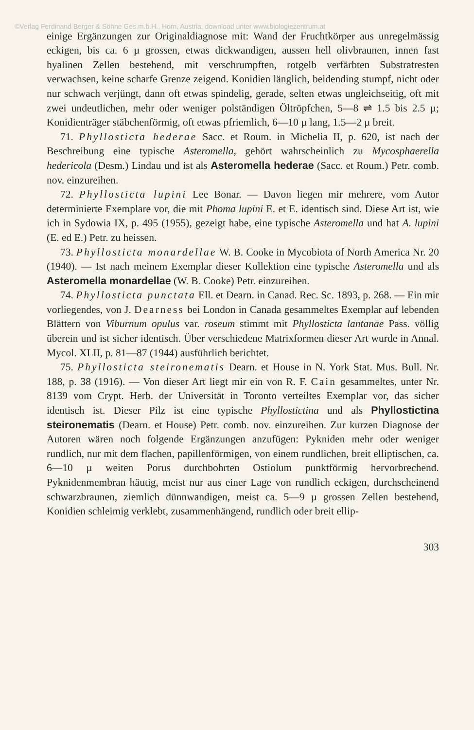©Verlag Ferdinand Berger & Söhne Ges.m.b.H., Horn, Austria, download unter www.biologiezentrum.at
einige Ergänzungen zur Originaldiagnose mit: Wand der Fruchtkörper aus unregelmässig eckigen, bis ca. 6 µ grossen, etwas dickwandigen, aussen hell olivbraunen, innen fast hyalinen Zellen bestehend, mit verschrumpften, rotgelb verfärbten Substratresten verwachsen, keine scharfe Grenze zeigend. Konidien länglich, beidending stumpf, nicht oder nur schwach verjüngt, dann oft etwas spindelig, gerade, selten etwas ungleichseitig, oft mit zwei undeutlichen, mehr oder weniger polständigen Öltröpfchen, 5—8 ⇌ 1.5 bis 2.5 µ; Konidienträger stäbchenförmig, oft etwas pfriemlich, 6—10 µ lang, 1.5—2 µ breit.
71. Phyllosticta hederae Sacc. et Roum. in Michelia II, p. 620, ist nach der Beschreibung eine typische Asteromella, gehört wahrscheinlich zu Mycosphaerella hedericola (Desm.) Lindau und ist als Asteromella hederae (Sacc. et Roum.) Petr. comb. nov. einzureihen.
72. Phyllosticta lupini Lee Bonar. — Davon liegen mir mehrere, vom Autor determinierte Exemplare vor, die mit Phoma lupini E. et E. identisch sind. Diese Art ist, wie ich in Sydowia IX, p. 495 (1955), gezeigt habe, eine typische Asteromella und hat A. lupini (E. ed E.) Petr. zu heissen.
73. Phyllosticta monardellae W. B. Cooke in Mycobiota of North America Nr. 20 (1940). — Ist nach meinem Exemplar dieser Kollektion eine typische Asteromella und als Asteromella monardellae (W. B. Cooke) Petr. einzureihen.
74. Phyllosticta punctata Ell. et Dearn. in Canad. Rec. Sc. 1893, p. 268. — Ein mir vorliegendes, von J. Dearness bei London in Canada gesammeltes Exemplar auf lebenden Blättern von Viburnum opulus var. roseum stimmt mit Phyllosticta lantanae Pass. völlig überein und ist sicher identisch. Über verschiedene Matrixformen dieser Art wurde in Annal. Mycol. XLII, p. 81—87 (1944) ausführlich berichtet.
75. Phyllosticta steironematis Dearn. et House in N. York Stat. Mus. Bull. Nr. 188, p. 38 (1916). — Von dieser Art liegt mir ein von R. F. Cain gesammeltes, unter Nr. 8139 vom Crypt. Herb. der Universität in Toronto verteiltes Exemplar vor, das sicher identisch ist. Dieser Pilz ist eine typische Phyllostictina und als Phyllostictina steironematis (Dearn. et House) Petr. comb. nov. einzureihen. Zur kurzen Diagnose der Autoren wären noch folgende Ergänzungen anzufügen: Pykniden mehr oder weniger rundlich, nur mit dem flachen, papillenförmigen, von einem rundlichen, breit elliptischen, ca. 6—10 µ weiten Porus durchbohrten Ostiolum punktförmig hervorbrechend. Pyknidenmembran häutig, meist nur aus einer Lage von rundlich eckigen, durchscheinend schwarzbraunen, ziemlich dünnwandigen, meist ca. 5—9 µ grossen Zellen bestehend, Konidien schleimig verklebt, zusammenhängend, rundlich oder breit ellip-
303